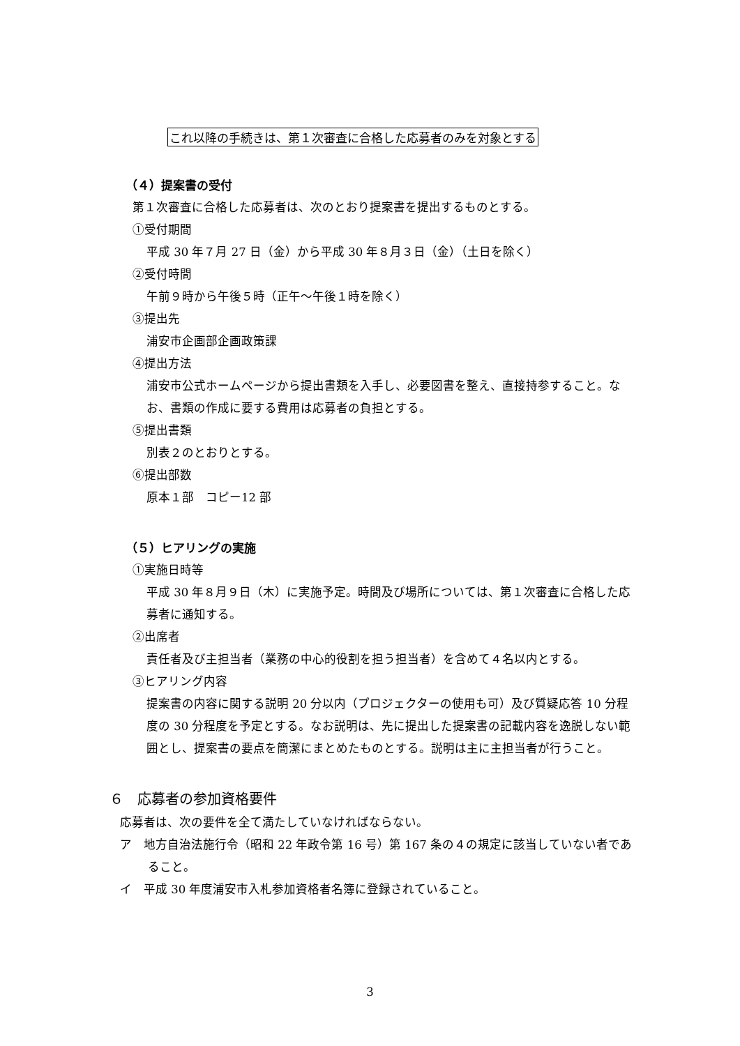これ以降の手続きは、第１次審査に合格した応募者のみを対象とする
（４）提案書の受付
第１次審査に合格した応募者は、次のとおり提案書を提出するものとする。
①受付期間
平成 30 年７月 27 日（金）から平成 30 年８月３日（金）（土日を除く）
②受付時間
午前９時から午後５時（正午～午後１時を除く）
③提出先
浦安市企画部企画政策課
④提出方法
浦安市公式ホームページから提出書類を入手し、必要図書を整え、直接持参すること。なお、書類の作成に要する費用は応募者の負担とする。
⑤提出書類
別表２のとおりとする。
⑥提出部数
原本１部　コピー12 部
（５）ヒアリングの実施
①実施日時等
平成 30 年８月９日（木）に実施予定。時間及び場所については、第１次審査に合格した応募者に通知する。
②出席者
責任者及び主担当者（業務の中心的役割を担う担当者）を含めて４名以内とする。
③ヒアリング内容
提案書の内容に関する説明 20 分以内（プロジェクターの使用も可）及び質疑応答 10 分程度の 30 分程度を予定とする。なお説明は、先に提出した提案書の記載内容を逸脱しない範囲とし、提案書の要点を簡潔にまとめたものとする。説明は主に主担当者が行うこと。
６　応募者の参加資格要件
応募者は、次の要件を全て満たしていなければならない。
ア　地方自治法施行令（昭和 22 年政令第 16 号）第 167 条の４の規定に該当していない者であること。
イ　平成 30 年度浦安市入札参加資格者名簿に登録されていること。
3